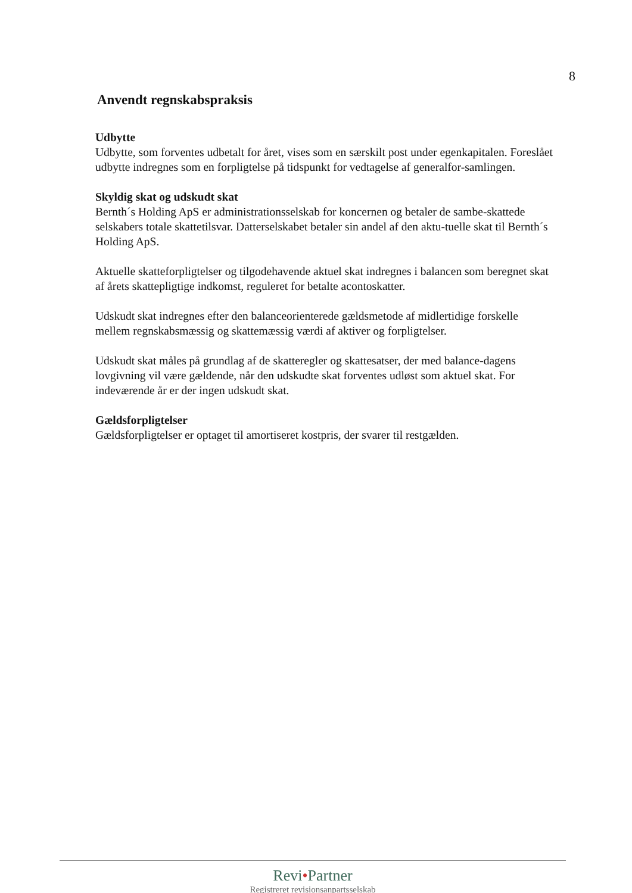8
Anvendt regnskabspraksis
Udbytte
Udbytte, som forventes udbetalt for året, vises som en særskilt post under egenkapitalen. Foreslået udbytte indregnes som en forpligtelse på tidspunkt for vedtagelse af generalfor-samlingen.
Skyldig skat og udskudt skat
Bernth´s Holding ApS er administrationsselskab for koncernen og betaler de sambe-skattede selskabers totale skattetilsvar. Datterselskabet betaler sin andel af den aktu-tuelle skat til Bernth´s Holding ApS.
Aktuelle skatteforpligtelser og tilgodehavende aktuel skat indregnes i balancen som beregnet skat af årets skattepligtige indkomst, reguleret for betalte acontoskatter.
Udskudt skat indregnes efter den balanceorienterede gældsmetode af midlertidige forskelle mellem regnskabsmæssig og skattemæssig værdi af aktiver og forpligtelser.
Udskudt skat måles på grundlag af de skatteregler og skattesatser, der med balance-dagens lovgivning vil være gældende, når den udskudte skat forventes udløst som aktuel skat. For indeværende år er der ingen udskudt skat.
Gældsforpligtelser
Gældsforpligtelser er optaget til amortiseret kostpris, der svarer til restgælden.
Revi•Partner
Registreret revisionsanpartsselskab